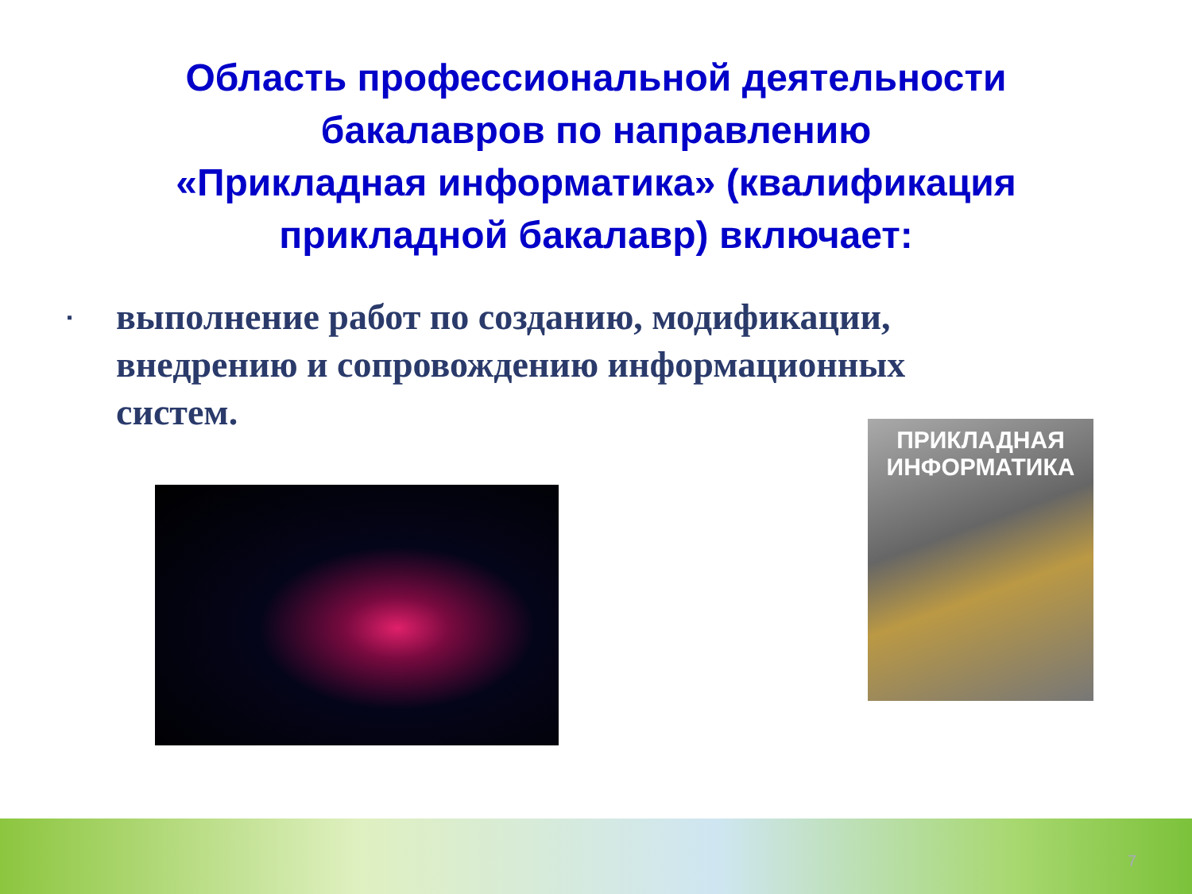Область профессиональной деятельности
бакалавров по направлению
«Прикладная информатика» (квалификация
прикладной бакалавр) включает:
▪ выполнение работ по созданию, модификации, внедрению и сопровождению информационных систем.
ПРИКЛАДНАЯ
ИНФОРМАТИКА
7